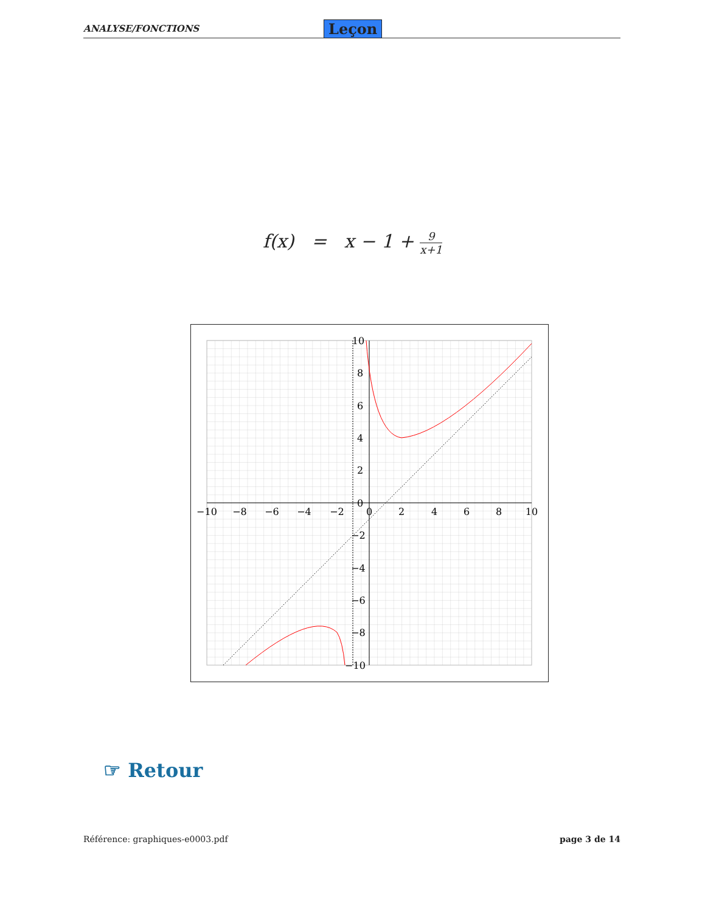ANALYSE/FONCTIONS
Leçon
f(x) = x − 1 + 9 x+1
−10
−8
−6
−4
−2
0
2
4
6
8
10
10
8
6
4
2
0
−2
−4
−6
−8
−10
☞ Retour
Référence: graphiques-e0003.pdf page 3 de 14